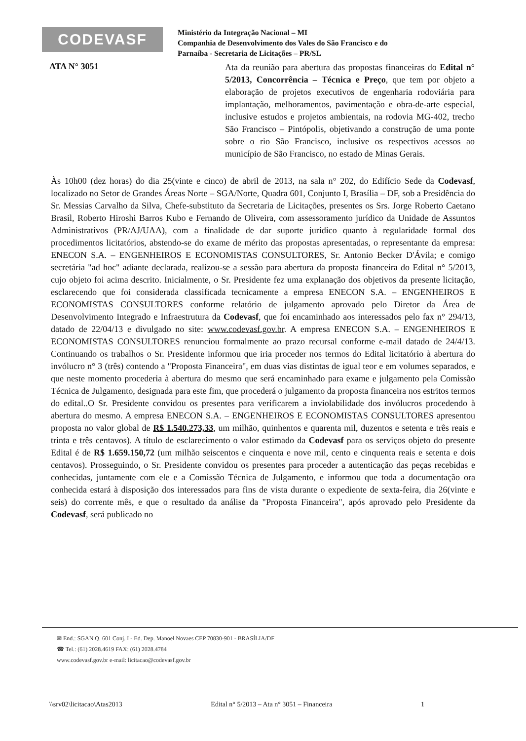CODEVASF
Ministério da Integração Nacional – MI
Companhia de Desenvolvimento dos Vales do São Francisco e do
Parnaíba - Secretaria de Licitações – PR/SL
ATA N° 3051
Ata da reunião para abertura das propostas financeiras do Edital n° 5/2013, Concorrência – Técnica e Preço, que tem por objeto a elaboração de projetos executivos de engenharia rodoviária para implantação, melhoramentos, pavimentação e obra-de-arte especial, inclusive estudos e projetos ambientais, na rodovia MG-402, trecho São Francisco – Pintópolis, objetivando a construção de uma ponte sobre o rio São Francisco, inclusive os respectivos acessos ao município de São Francisco, no estado de Minas Gerais.
Às 10h00 (dez horas) do dia 25(vinte e cinco) de abril de 2013, na sala n° 202, do Edifício Sede da Codevasf, localizado no Setor de Grandes Áreas Norte – SGA/Norte, Quadra 601, Conjunto I, Brasília – DF, sob a Presidência do Sr. Messias Carvalho da Silva, Chefe-substituto da Secretaria de Licitações, presentes os Srs. Jorge Roberto Caetano Brasil, Roberto Hiroshi Barros Kubo e Fernando de Oliveira, com assessoramento jurídico da Unidade de Assuntos Administrativos (PR/AJ/UAA), com a finalidade de dar suporte jurídico quanto à regularidade formal dos procedimentos licitatórios, abstendo-se do exame de mérito das propostas apresentadas, o representante da empresa: ENECON S.A. – ENGENHEIROS E ECONOMISTAS CONSULTORES, Sr. Antonio Becker D'Ávila; e comigo secretária "ad hoc" adiante declarada, realizou-se a sessão para abertura da proposta financeira do Edital n° 5/2013, cujo objeto foi acima descrito. Inicialmente, o Sr. Presidente fez uma explanação dos objetivos da presente licitação, esclarecendo que foi considerada classificada tecnicamente a empresa ENECON S.A. – ENGENHEIROS E ECONOMISTAS CONSULTORES conforme relatório de julgamento aprovado pelo Diretor da Área de Desenvolvimento Integrado e Infraestrutura da Codevasf, que foi encaminhado aos interessados pelo fax n° 294/13, datado de 22/04/13 e divulgado no site: www.codevasf.gov.br. A empresa ENECON S.A. – ENGENHEIROS E ECONOMISTAS CONSULTORES renunciou formalmente ao prazo recursal conforme e-mail datado de 24/4/13. Continuando os trabalhos o Sr. Presidente informou que iria proceder nos termos do Edital licitatório à abertura do invólucro n° 3 (três) contendo a "Proposta Financeira", em duas vias distintas de igual teor e em volumes separados, e que neste momento procederia à abertura do mesmo que será encaminhado para exame e julgamento pela Comissão Técnica de Julgamento, designada para este fim, que procederá o julgamento da proposta financeira nos estritos termos do edital..O Sr. Presidente convidou os presentes para verificarem a inviolabilidade dos invólucros procedendo à abertura do mesmo. A empresa ENECON S.A. – ENGENHEIROS E ECONOMISTAS CONSULTORES apresentou proposta no valor global de R$ 1.540.273,33, um milhão, quinhentos e quarenta mil, duzentos e setenta e três reais e trinta e três centavos). A título de esclarecimento o valor estimado da Codevasf para os serviços objeto do presente Edital é de R$ 1.659.150,72 (um milhão seiscentos e cinquenta e nove mil, cento e cinquenta reais e setenta e dois centavos). Prosseguindo, o Sr. Presidente convidou os presentes para proceder a autenticação das peças recebidas e conhecidas, juntamente com ele e a Comissão Técnica de Julgamento, e informou que toda a documentação ora conhecida estará à disposição dos interessados para fins de vista durante o expediente de sexta-feira, dia 26(vinte e seis) do corrente mês, e que o resultado da análise da "Proposta Financeira", após aprovado pelo Presidente da Codevasf, será publicado no
✉ End.: SGAN Q. 601 Conj. I - Ed. Dep. Manoel Novaes CEP 70830-901 - BRASÍLIA/DF
☎ Tel.: (61) 2028.4619 FAX: (61) 2028.4784
www.codevasf.gov.br e-mail: licitacao@codevasf.gov.br
\\srv02\licitacao\Atas2013 Edital n° 5/2013 – Ata n° 3051 – Financeira 1